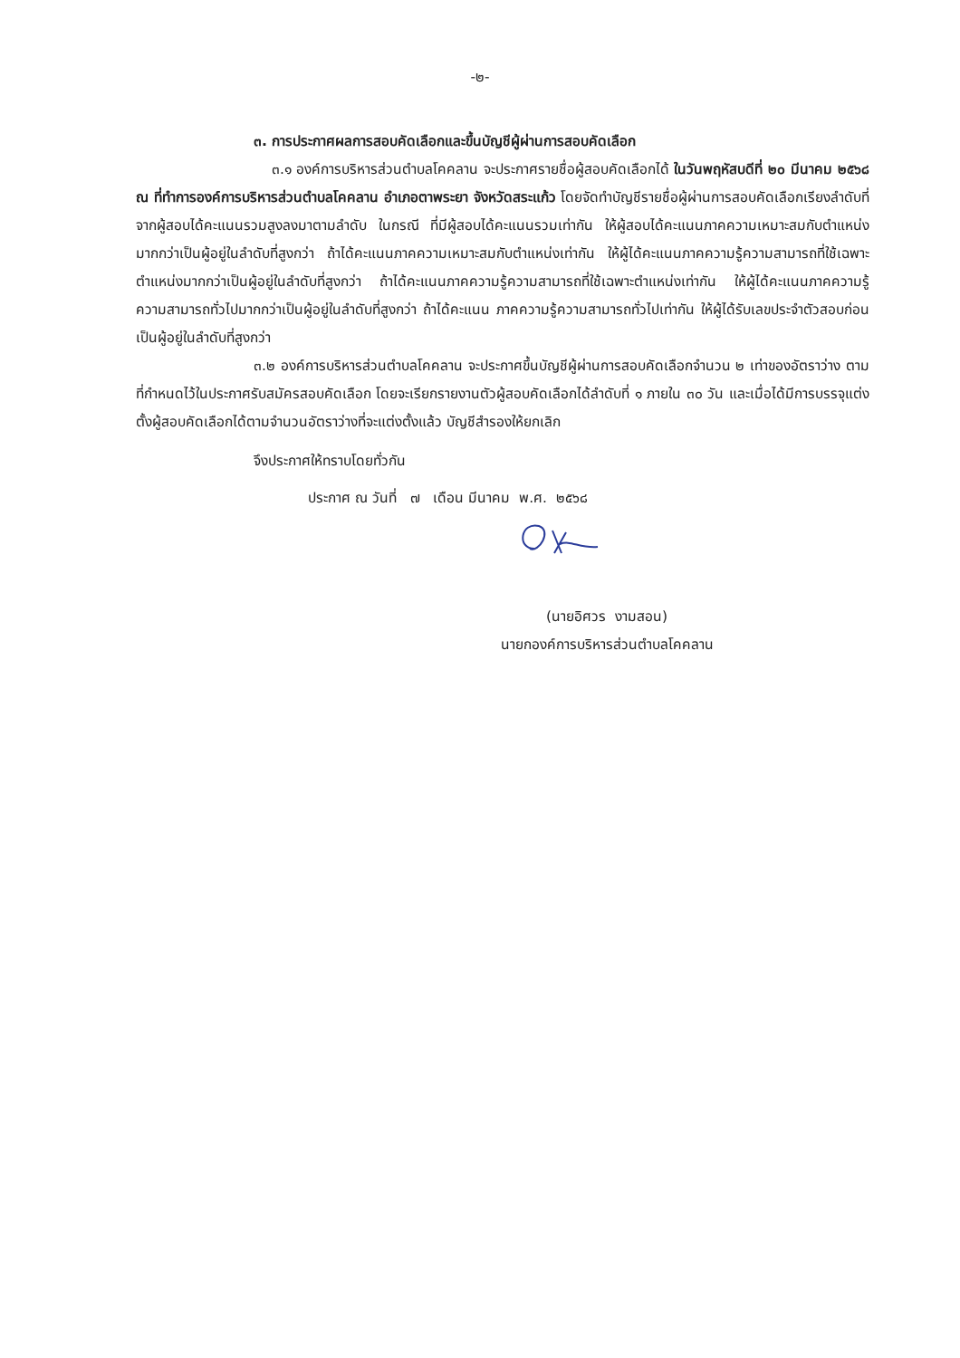-๒-
๓. การประกาศผลการสอบคัดเลือกและขึ้นบัญชีผู้ผ่านการสอบคัดเลือก
๓.๑ องค์การบริหารส่วนตำบลโคคลาน จะประกาศรายชื่อผู้สอบคัดเลือกได้ ในวันพฤหัสบดีที่ ๒๐ มีนาคม ๒๕๖๘ ณ ที่ทำการองค์การบริหารส่วนตำบลโคคลาน อำเภอตาพระยา จังหวัดสระแก้ว โดยจัดทำบัญชีรายชื่อผู้ผ่านการสอบคัดเลือกเรียงลำดับที่จากผู้สอบได้คะแนนรวมสูงลงมาตามลำดับ ในกรณี ที่มีผู้สอบได้คะแนนรวมเท่ากัน ให้ผู้สอบได้คะแนนภาคความเหมาะสมกับตำแหน่งมากกว่าเป็นผู้อยู่ในลำดับที่สูงกว่า ถ้าได้คะแนนภาคความเหมาะสมกับตำแหน่งเท่ากัน ให้ผู้ได้คะแนนภาคความรู้ความสามารถที่ใช้เฉพาะตำแหน่งมากกว่าเป็นผู้อยู่ในลำดับที่สูงกว่า ถ้าได้คะแนนภาคความรู้ความสามารถที่ใช้เฉพาะตำแหน่งเท่ากัน ให้ผู้ได้คะแนนภาคความรู้ความสามารถทั่วไปมากกว่าเป็นผู้อยู่ในลำดับที่สูงกว่า ถ้าได้คะแนน ภาคความรู้ความสามารถทั่วไปเท่ากัน ให้ผู้ได้รับเลขประจำตัวสอบก่อนเป็นผู้อยู่ในลำดับที่สูงกว่า
๓.๒ องค์การบริหารส่วนตำบลโคคลาน จะประกาศขึ้นบัญชีผู้ผ่านการสอบคัดเลือกจำนวน ๒ เท่าของอัตราว่าง ตามที่กำหนดไว้ในประกาศรับสมัครสอบคัดเลือก โดยจะเรียกรายงานตัวผู้สอบคัดเลือกได้ลำดับที่ ๑ ภายใน ๓๐ วัน และเมื่อได้มีการบรรจุแต่งตั้งผู้สอบคัดเลือกได้ตามจำนวนอัตราว่างที่จะแต่งตั้งแล้ว บัญชีสำรองให้ยกเลิก
จึงประกาศให้ทราบโดยทั่วกัน
ประกาศ ณ วันที่ ๗ เดือน มีนาคม พ.ศ. ๒๕๖๘
(นายอิศวร งามสอน)
นายกองค์การบริหารส่วนตำบลโคคลาน